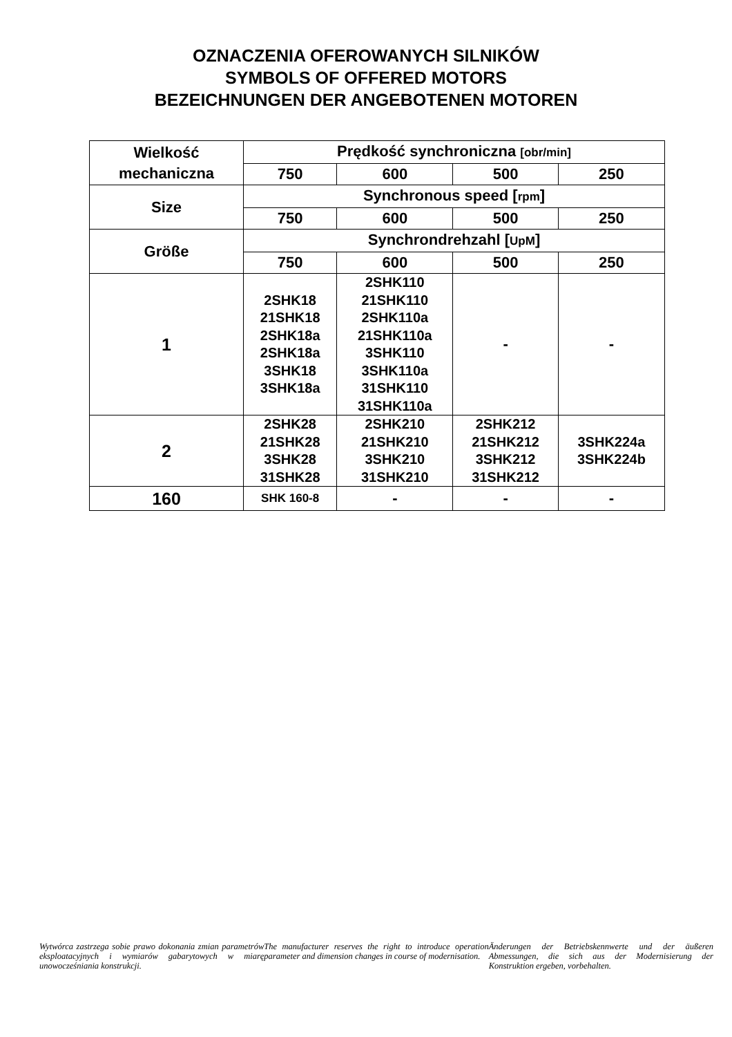OZNACZENIA OFEROWANYCH SILNIKÓW
SYMBOLS OF OFFERED MOTORS
BEZEICHNUNGEN DER ANGEBOTENEN MOTOREN
| Wielkość mechaniczna | Prędkość synchroniczna [obr/min] | | | |
| | 750 | 600 | 500 | 250 |
| Size | Synchronous speed [ rpm ] | | | |
| | 750 | 600 | 500 | 250 |
| Größe | Synchrondrehzahl [ UpM ] | | | |
| | 750 | 600 | 500 | 250 |
| 1 | 2SHK18 21SHK18 2SHK18a 2SHK18a 3SHK18 3SHK18a | 2SHK110 21SHK110 2SHK110a 21SHK110a 3SHK110 3SHK110a 31SHK110 31SHK110a | - | - |
| 2 | 2SHK28 21SHK28 3SHK28 31SHK28 | 2SHK210 21SHK210 3SHK210 31SHK210 | 2SHK212 21SHK212 3SHK212 31SHK212 | 3SHK224a 3SHK224b |
| 160 | SHK 160-8 | - | - | - |
Wytwórca zastrzega sobie prawo dokonania zmian parametrów eksploatacyjnych i wymiarów gabarytowych w miarę unowocześniania konstrukcji.
The manufacturer reserves the right to introduce operation parameter and dimension changes in course of modernisation.
Änderungen der Betriebskennwerte und der äußeren Abmessungen, die sich aus der Modernisierung der Konstruktion ergeben, vorbehalten.